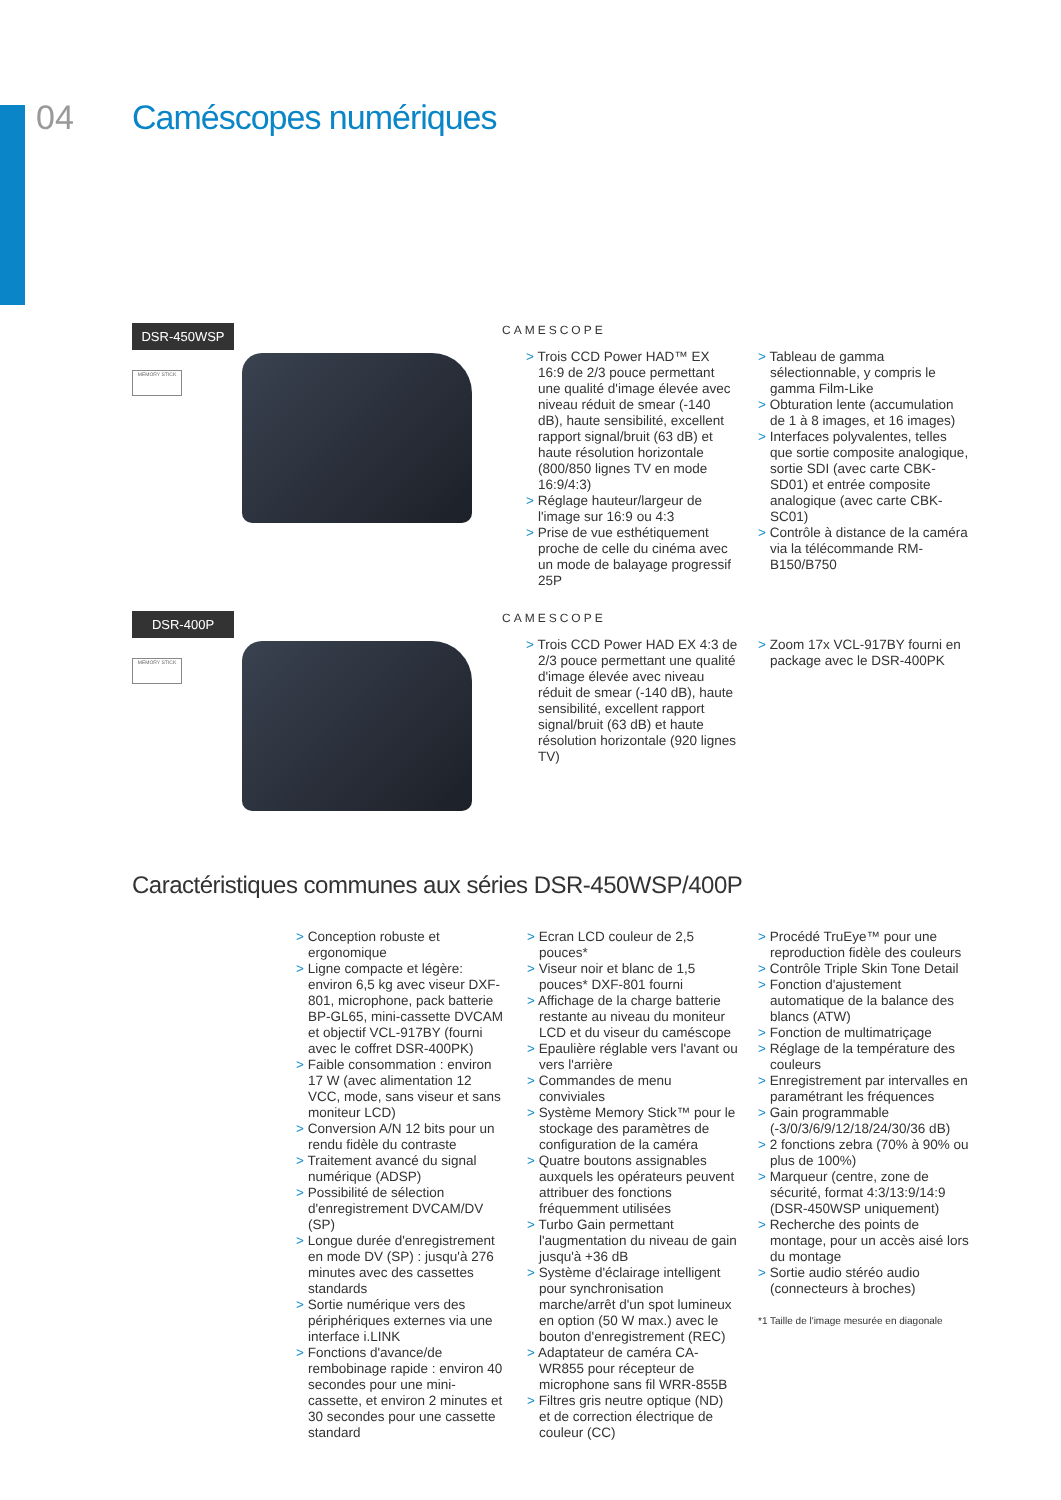04 Caméscopes numériques
DSR-450WSP
MEMORY STICK
CAMESCOPE
> Trois CCD Power HAD™ EX 16:9 de 2/3 pouce permettant une qualité d'image élevée avec niveau réduit de smear (-140 dB), haute sensibilité, excellent rapport signal/bruit (63 dB) et haute résolution horizontale (800/850 lignes TV en mode 16:9/4:3)
> Réglage hauteur/largeur de l'image sur 16:9 ou 4:3
> Prise de vue esthétiquement proche de celle du cinéma avec un mode de balayage progressif 25P
> Tableau de gamma sélectionnable, y compris le gamma Film-Like
> Obturation lente (accumulation de 1 à 8 images, et 16 images)
> Interfaces polyvalentes, telles que sortie composite analogique, sortie SDI (avec carte CBK-SD01) et entrée composite analogique (avec carte CBK-SC01)
> Contrôle à distance de la caméra via la télécommande RM-B150/B750
DSR-400P
MEMORY STICK
CAMESCOPE
> Trois CCD Power HAD EX 4:3 de 2/3 pouce permettant une qualité d'image élevée avec niveau réduit de smear (-140 dB), haute sensibilité, excellent rapport signal/bruit (63 dB) et haute résolution horizontale (920 lignes TV)
> Zoom 17x VCL-917BY fourni en package avec le DSR-400PK
Caractéristiques communes aux séries DSR-450WSP/400P
> Conception robuste et ergonomique
> Ligne compacte et légère: environ 6,5 kg avec viseur DXF-801, microphone, pack batterie BP-GL65, mini-cassette DVCAM et objectif VCL-917BY (fourni avec le coffret DSR-400PK)
> Faible consommation : environ 17 W (avec alimentation 12 VCC, mode, sans viseur et sans moniteur LCD)
> Conversion A/N 12 bits pour un rendu fidèle du contraste
> Traitement avancé du signal numérique (ADSP)
> Possibilité de sélection d'enregistrement DVCAM/DV (SP)
> Longue durée d'enregistrement en mode DV (SP) : jusqu'à 276 minutes avec des cassettes standards
> Sortie numérique vers des périphériques externes via une interface i.LINK
> Fonctions d'avance/de rembobinage rapide : environ 40 secondes pour une mini-cassette, et environ 2 minutes et 30 secondes pour une cassette standard
> Ecran LCD couleur de 2,5 pouces*
> Viseur noir et blanc de 1,5 pouces* DXF-801 fourni
> Affichage de la charge batterie restante au niveau du moniteur LCD et du viseur du caméscope
> Epaulière réglable vers l'avant ou vers l'arrière
> Commandes de menu conviviales
> Système Memory Stick™ pour le stockage des paramètres de configuration de la caméra
> Quatre boutons assignables auxquels les opérateurs peuvent attribuer des fonctions fréquemment utilisées
> Turbo Gain permettant l'augmentation du niveau de gain jusqu'à +36 dB
> Système d'éclairage intelligent pour synchronisation marche/arrêt d'un spot lumineux en option (50 W max.) avec le bouton d'enregistrement (REC)
> Adaptateur de caméra CA-WR855 pour récepteur de microphone sans fil WRR-855B
> Filtres gris neutre optique (ND) et de correction électrique de couleur (CC)
> Procédé TruEye™ pour une reproduction fidèle des couleurs
> Contrôle Triple Skin Tone Detail
> Fonction d'ajustement automatique de la balance des blancs (ATW)
> Fonction de multimatriçage
> Réglage de la température des couleurs
> Enregistrement par intervalles en paramétrant les fréquences
> Gain programmable (-3/0/3/6/9/12/18/24/30/36 dB)
> 2 fonctions zebra (70% à 90% ou plus de 100%)
> Marqueur (centre, zone de sécurité, format 4:3/13:9/14:9 (DSR-450WSP uniquement)
> Recherche des points de montage, pour un accès aisé lors du montage
> Sortie audio stéréo audio (connecteurs à broches)
*1 Taille de l'image mesurée en diagonale